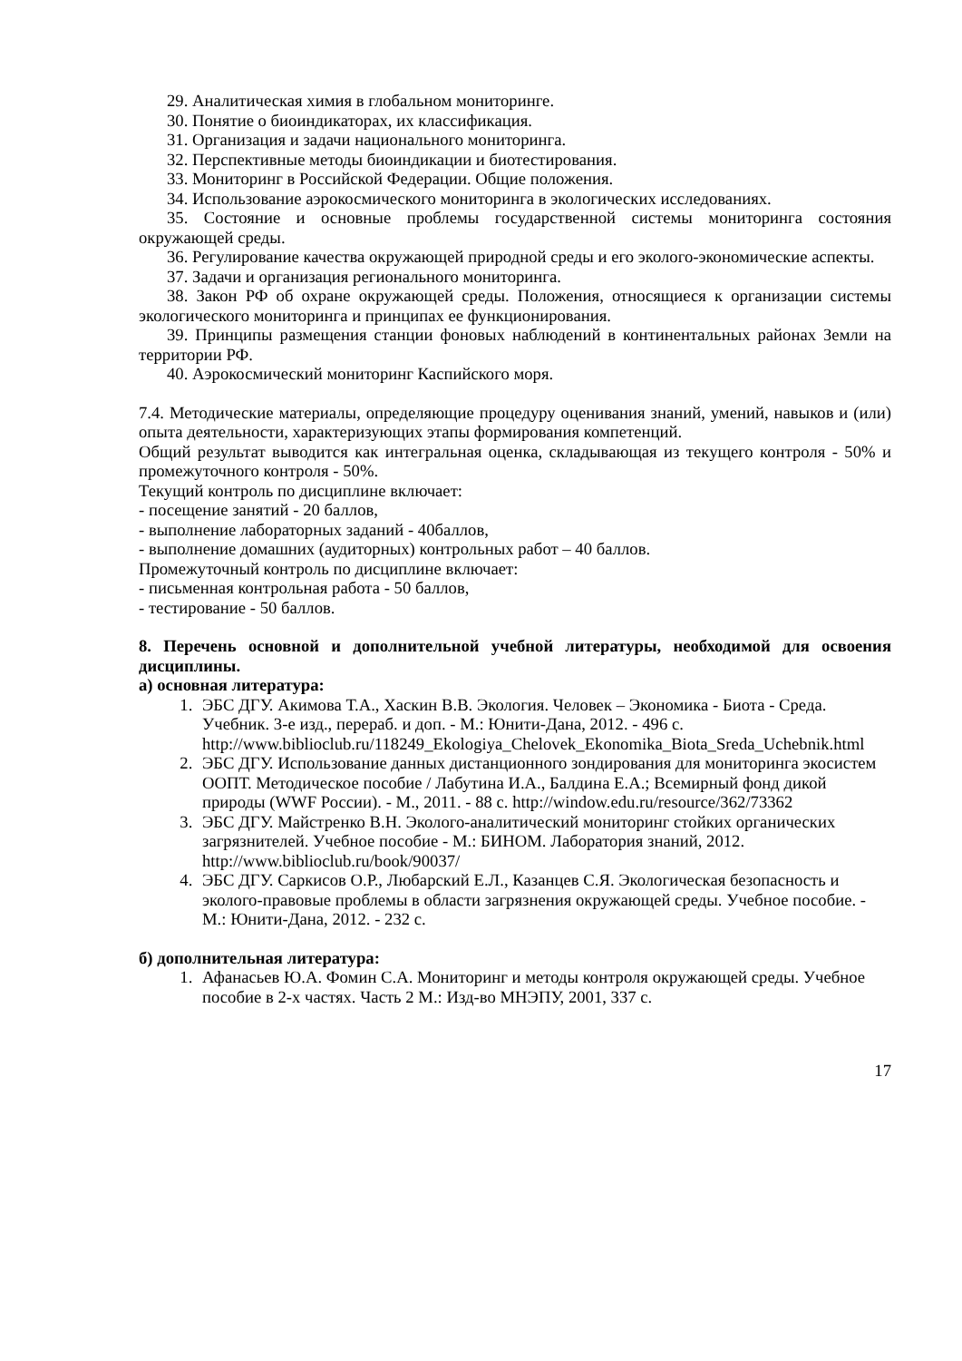29. Аналитическая химия в глобальном мониторинге.
30. Понятие о биоиндикаторах, их классификация.
31. Организация и задачи национального мониторинга.
32. Перспективные методы биоиндикации и биотестирования.
33. Мониторинг в Российской Федерации. Общие положения.
34. Использование аэрокосмического мониторинга в экологических исследованиях.
35. Состояние и основные проблемы государственной системы мониторинга состояния окружающей среды.
36. Регулирование качества окружающей природной среды и его эколого-экономические аспекты.
37. Задачи и организация регионального мониторинга.
38. Закон РФ об охране окружающей среды. Положения, относящиеся к организации системы экологического мониторинга и принципах ее функционирования.
39. Принципы размещения станции фоновых наблюдений в континентальных районах Земли на территории РФ.
40. Аэрокосмический мониторинг Каспийского моря.
7.4. Методические материалы, определяющие процедуру оценивания знаний, умений, навыков и (или) опыта деятельности, характеризующих этапы формирования компетенций.
Общий результат выводится как интегральная оценка, складывающая из текущего контроля - 50% и промежуточного контроля - 50%.
Текущий контроль по дисциплине включает:
- посещение занятий - 20 баллов,
- выполнение лабораторных заданий - 40баллов,
- выполнение домашних (аудиторных) контрольных работ – 40 баллов.
Промежуточный контроль по дисциплине включает:
- письменная контрольная работа - 50 баллов,
- тестирование - 50 баллов.
8. Перечень основной и дополнительной учебной литературы, необходимой для освоения дисциплины.
а) основная литература:
1. ЭБС ДГУ. Акимова Т.А., Хаскин В.В. Экология. Человек – Экономика - Биота - Среда. Учебник. 3-е изд., перераб. и доп. - М.: Юнити-Дана, 2012. - 496 с. http://www.biblioclub.ru/118249_Ekologiya_Chelovek_Ekonomika_Biota_Sreda_Uchebnik.html
2. ЭБС ДГУ. Использование данных дистанционного зондирования для мониторинга экосистем ООПТ. Методическое пособие / Лабутина И.А., Балдина Е.А.; Всемирный фонд дикой природы (WWF России). - М., 2011. - 88 с. http://window.edu.ru/resource/362/73362
3. ЭБС ДГУ. Майстренко В.Н. Эколого-аналитический мониторинг стойких органических загрязнителей. Учебное пособие - М.: БИНОМ. Лаборатория знаний, 2012. http://www.biblioclub.ru/book/90037/
4. ЭБС ДГУ. Саркисов О.Р., Любарский Е.Л., Казанцев С.Я. Экологическая безопасность и эколого-правовые проблемы в области загрязнения окружающей среды. Учебное пособие. - М.: Юнити-Дана, 2012. - 232 с.
б) дополнительная литература:
1. Афанасьев Ю.А. Фомин С.А. Мониторинг и методы контроля окружающей среды. Учебное пособие в 2-х частях. Часть 2 М.: Изд-во МНЭПУ, 2001, 337 с.
17